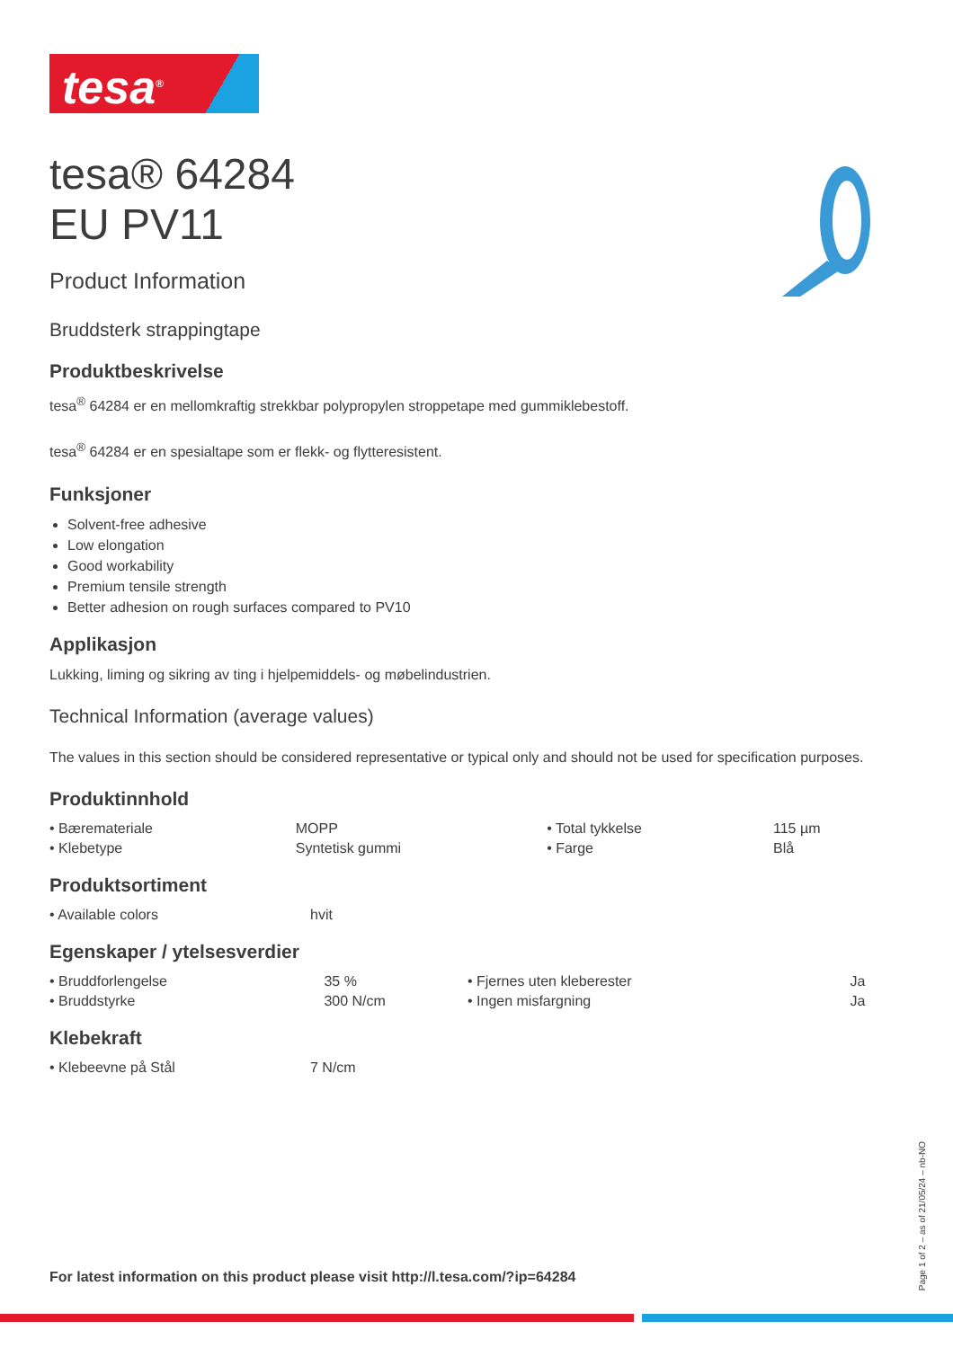tesa<sup>®</sup>
tesa® 64284
EU PV11
Product Information
Bruddsterk strappingtape
Produktbeskrivelse
tesa<sup>®</sup> 64284 er en mellomkraftig strekkbar polypropylen stroppetape med gummiklebestoff.
tesa<sup>®</sup> 64284 er en spesialtape som er flekk- og flytteresistent.
Funksjoner
Solvent-free adhesive
Low elongation
Good workability
Premium tensile strength
Better adhesion on rough surfaces compared to PV10
Applikasjon
Lukking, liming og sikring av ting i hjelpemiddels- og møbelindustrien.
Technical Information (average values)
The values in this section should be considered representative or typical only and should not be used for specification purposes.
Produktinnhold
| • Bæremateriale | MOPP | • Total tykkelse | 115 µm |
| • Klebetype | Syntetisk gummi | • Farge | Blå |
Produktsortiment
| • Available colors | hvit |
Egenskaper / ytelsesverdier
| • Bruddforlengelse | 35 % | • Fjernes uten kleberester | Ja |
| • Bruddstyrke | 300 N/cm | • Ingen misfargning | Ja |
Klebekraft
| • Klebeevne på Stål | 7 N/cm |
For latest information on this product please visit http://l.tesa.com/?ip=64284
Page 1 of 2 – as of 21/05/24 – nb-NO